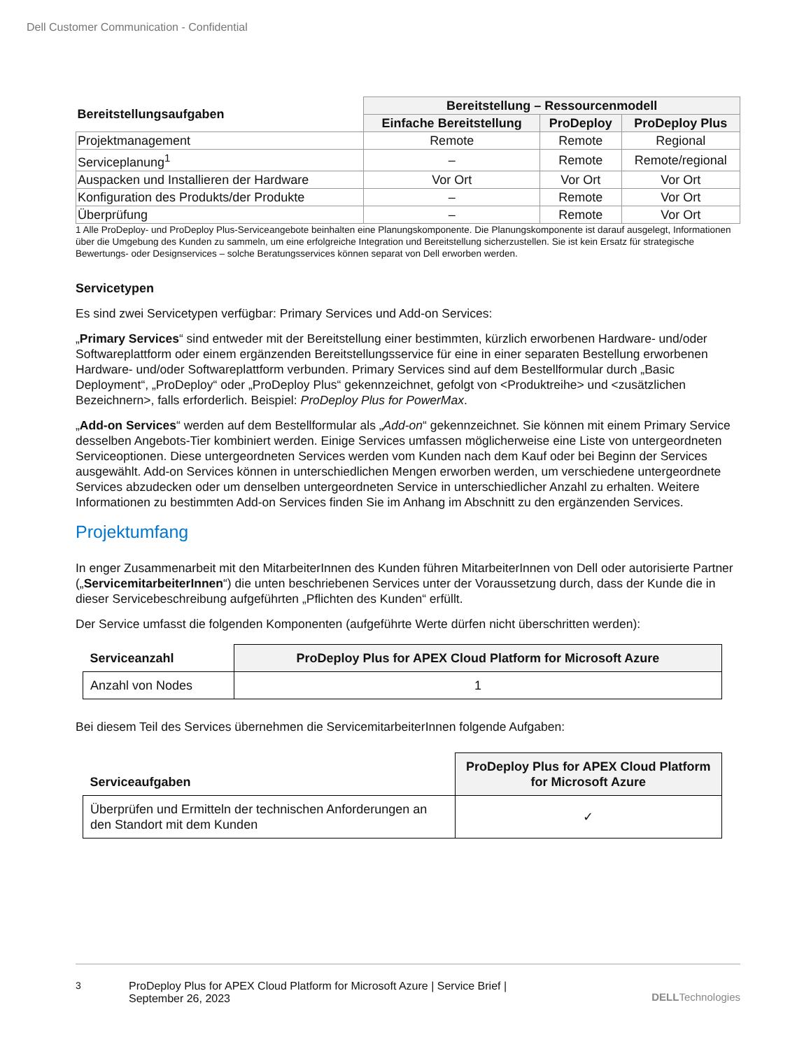Dell Customer Communication - Confidential
| Bereitstellungsaufgaben | Bereitstellung – Ressourcenmodell | | |
| --- | --- | --- | --- |
| | Einfache Bereitstellung | ProDeploy | ProDeploy Plus |
| Projektmanagement | Remote | Remote | Regional |
| Serviceplanung<sup>1</sup> | – | Remote | Remote/regional |
| Auspacken und Installieren der Hardware | Vor Ort | Vor Ort | Vor Ort |
| Konfiguration des Produkts/der Produkte | – | Remote | Vor Ort |
| Überprüfung | – | Remote | Vor Ort |
1 Alle ProDeploy- und ProDeploy Plus-Serviceangebote beinhalten eine Planungskomponente. Die Planungskomponente ist darauf ausgelegt, Informationen über die Umgebung des Kunden zu sammeln, um eine erfolgreiche Integration und Bereitstellung sicherzustellen. Sie ist kein Ersatz für strategische Bewertungs- oder Designservices – solche Beratungsservices können separat von Dell erworben werden.
Servicetypen
Es sind zwei Servicetypen verfügbar: Primary Services und Add-on Services:
„Primary Services“ sind entweder mit der Bereitstellung einer bestimmten, kürzlich erworbenen Hardware- und/oder Softwareplattform oder einem ergänzenden Bereitstellungsservice für eine in einer separaten Bestellung erworbenen Hardware- und/oder Softwareplattform verbunden. Primary Services sind auf dem Bestellformular durch „Basic Deployment“, „ProDeploy“ oder „ProDeploy Plus“ gekennzeichnet, gefolgt von <Produktreihe> und <zusätzlichen Bezeichnern>, falls erforderlich. Beispiel: ProDeploy Plus for PowerMax.
„Add-on Services“ werden auf dem Bestellformular als „Add-on“ gekennzeichnet. Sie können mit einem Primary Service desselben Angebots-Tier kombiniert werden. Einige Services umfassen möglicherweise eine Liste von untergeordneten Serviceoptionen. Diese untergeordneten Services werden vom Kunden nach dem Kauf oder bei Beginn der Services ausgewählt. Add-on Services können in unterschiedlichen Mengen erworben werden, um verschiedene untergeordnete Services abzudecken oder um denselben untergeordneten Service in unterschiedlicher Anzahl zu erhalten. Weitere Informationen zu bestimmten Add-on Services finden Sie im Anhang im Abschnitt zu den ergänzenden Services.
Projektumfang
In enger Zusammenarbeit mit den MitarbeiterInnen des Kunden führen MitarbeiterInnen von Dell oder autorisierte Partner („ServicemitarbeiterInnen“) die unten beschriebenen Services unter der Voraussetzung durch, dass der Kunde die in dieser Servicebeschreibung aufgeführten „Pflichten des Kunden“ erfüllt.
Der Service umfasst die folgenden Komponenten (aufgeführte Werte dürfen nicht überschritten werden):
| Serviceanzahl | ProDeploy Plus for APEX Cloud Platform for Microsoft Azure |
| --- | --- |
| Anzahl von Nodes | 1 |
Bei diesem Teil des Services übernehmen die ServicemitarbeiterInnen folgende Aufgaben:
| Serviceaufgaben | ProDeploy Plus for APEX Cloud Platform for Microsoft Azure |
| --- | --- |
| Überprüfen und Ermitteln der technischen Anforderungen an den Standort mit dem Kunden | ✓ |
3 ProDeploy Plus for APEX Cloud Platform for Microsoft Azure | Service Brief | September 26, 2023 DELLTechnologies